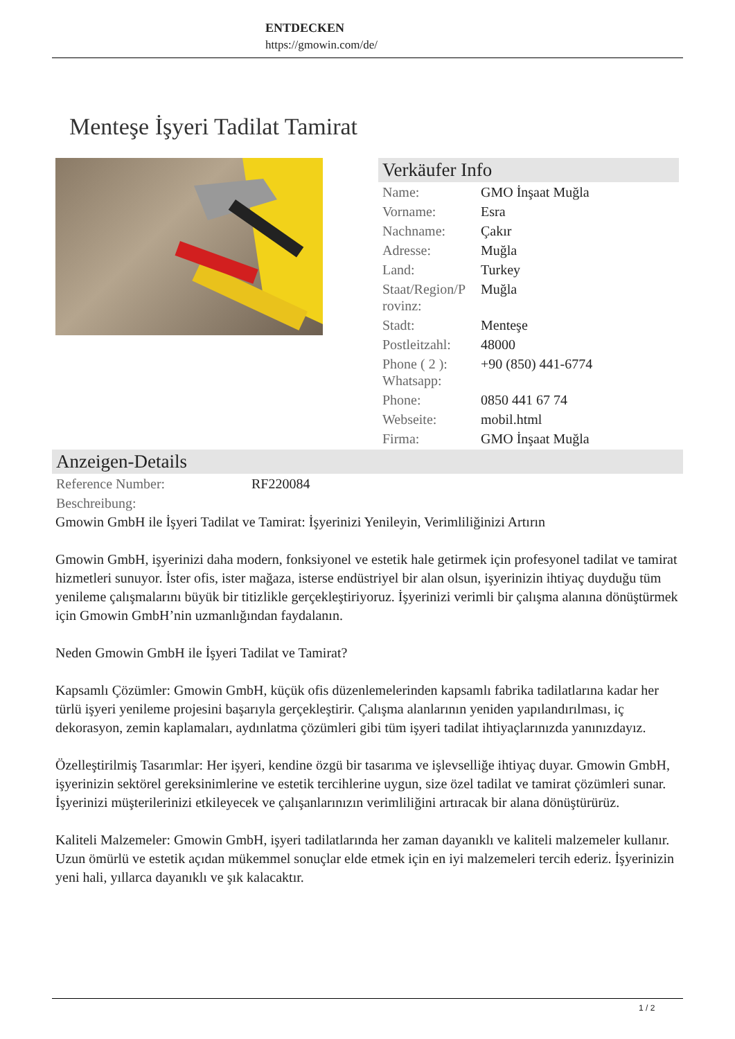ENTDECKEN
https://gmowin.com/de/
Menteşe İşyeri Tadilat Tamirat
Verkäufer Info
| Name: | GMO İnşaat Muğla |
| Vorname: | Esra |
| Nachname: | Çakır |
| Adresse: | Muğla |
| Land: | Turkey |
| Staat/Region/P rovinz: | Muğla |
| Stadt: | Menteşe |
| Postleitzahl: | 48000 |
| Phone ( 2 ): Whatsapp: | +90 (850) 441-6774 |
| Phone: | 0850 441 67 74 |
| Webseite: | mobil.html |
| Firma: | GMO İnşaat Muğla |
Anzeigen-Details
| Reference Number: | RF220084 |
| Beschreibung: | |
Gmowin GmbH ile İşyeri Tadilat ve Tamirat: İşyerinizi Yenileyin, Verimliliğinizi Artırın
Gmowin GmbH, işyerinizi daha modern, fonksiyonel ve estetik hale getirmek için profesyonel tadilat ve tamirat hizmetleri sunuyor. İster ofis, ister mağaza, isterse endüstriyel bir alan olsun, işyerinizin ihtiyaç duyduğu tüm yenileme çalışmalarını büyük bir titizlikle gerçekleştiriyoruz. İşyerinizi verimli bir çalışma alanına dönüştürmek için Gmowin GmbH’nin uzmanlığından faydalanın.
Neden Gmowin GmbH ile İşyeri Tadilat ve Tamirat?
Kapsamlı Çözümler: Gmowin GmbH, küçük ofis düzenlemelerinden kapsamlı fabrika tadilatlarına kadar her türlü işyeri yenileme projesini başarıyla gerçekleştirir. Çalışma alanlarının yeniden yapılandırılması, iç dekorasyon, zemin kaplamaları, aydınlatma çözümleri gibi tüm işyeri tadilat ihtiyaçlarınızda yanınızdayız.
Özelleştirilmiş Tasarımlar: Her işyeri, kendine özgü bir tasarıma ve işlevselliğe ihtiyaç duyar. Gmowin GmbH, işyerinizin sektörel gereksinimlerine ve estetik tercihlerine uygun, size özel tadilat ve tamirat çözümleri sunar. İşyerinizi müşterilerinizi etkileyecek ve çalışanlarınızın verimliliğini artıracak bir alana dönüştürürüz.
Kaliteli Malzemeler: Gmowin GmbH, işyeri tadilatlarında her zaman dayanıklı ve kaliteli malzemeler kullanır. Uzun ömürlü ve estetik açıdan mükemmel sonuçlar elde etmek için en iyi malzemeleri tercih ederiz. İşyerinizin yeni hali, yıllarca dayanıklı ve şık kalacaktır.
1 / 2